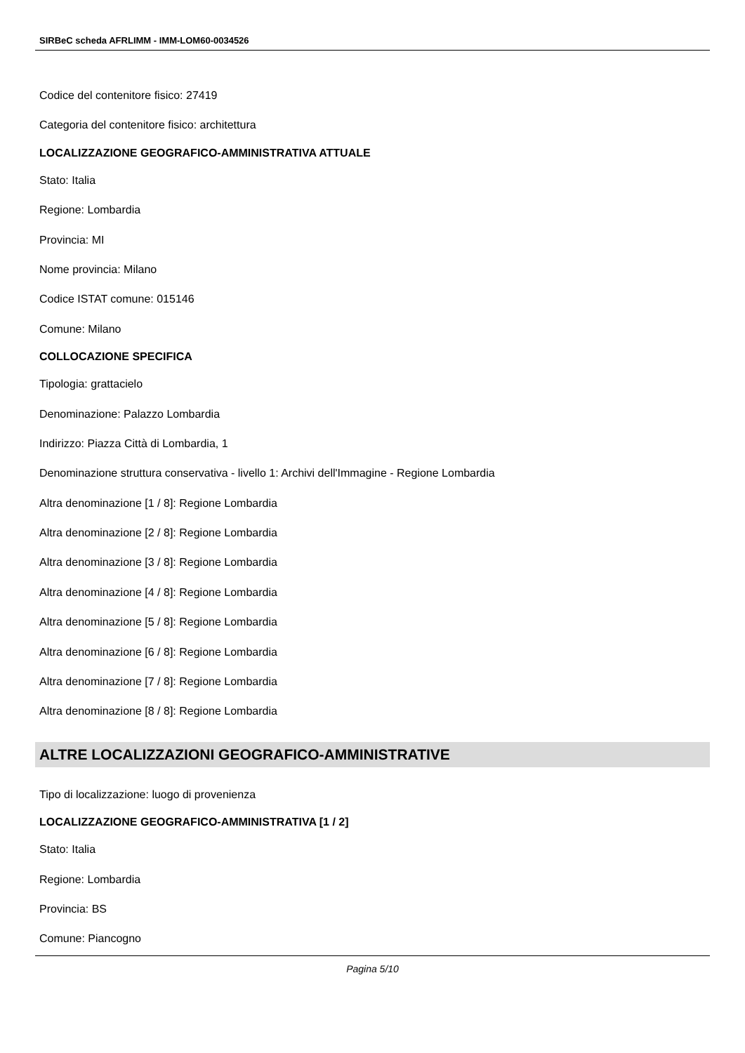SIRBeC scheda AFRLIMM - IMM-LOM60-0034526
Codice del contenitore fisico: 27419
Categoria del contenitore fisico: architettura
LOCALIZZAZIONE GEOGRAFICO-AMMINISTRATIVA ATTUALE
Stato: Italia
Regione: Lombardia
Provincia: MI
Nome provincia: Milano
Codice ISTAT comune: 015146
Comune: Milano
COLLOCAZIONE SPECIFICA
Tipologia: grattacielo
Denominazione: Palazzo Lombardia
Indirizzo: Piazza Città di Lombardia, 1
Denominazione struttura conservativa - livello 1: Archivi dell'Immagine - Regione Lombardia
Altra denominazione [1 / 8]: Regione Lombardia
Altra denominazione [2 / 8]: Regione Lombardia
Altra denominazione [3 / 8]: Regione Lombardia
Altra denominazione [4 / 8]: Regione Lombardia
Altra denominazione [5 / 8]: Regione Lombardia
Altra denominazione [6 / 8]: Regione Lombardia
Altra denominazione [7 / 8]: Regione Lombardia
Altra denominazione [8 / 8]: Regione Lombardia
ALTRE LOCALIZZAZIONI GEOGRAFICO-AMMINISTRATIVE
Tipo di localizzazione: luogo di provenienza
LOCALIZZAZIONE GEOGRAFICO-AMMINISTRATIVA [1 / 2]
Stato: Italia
Regione: Lombardia
Provincia: BS
Comune: Piancogno
Pagina 5/10